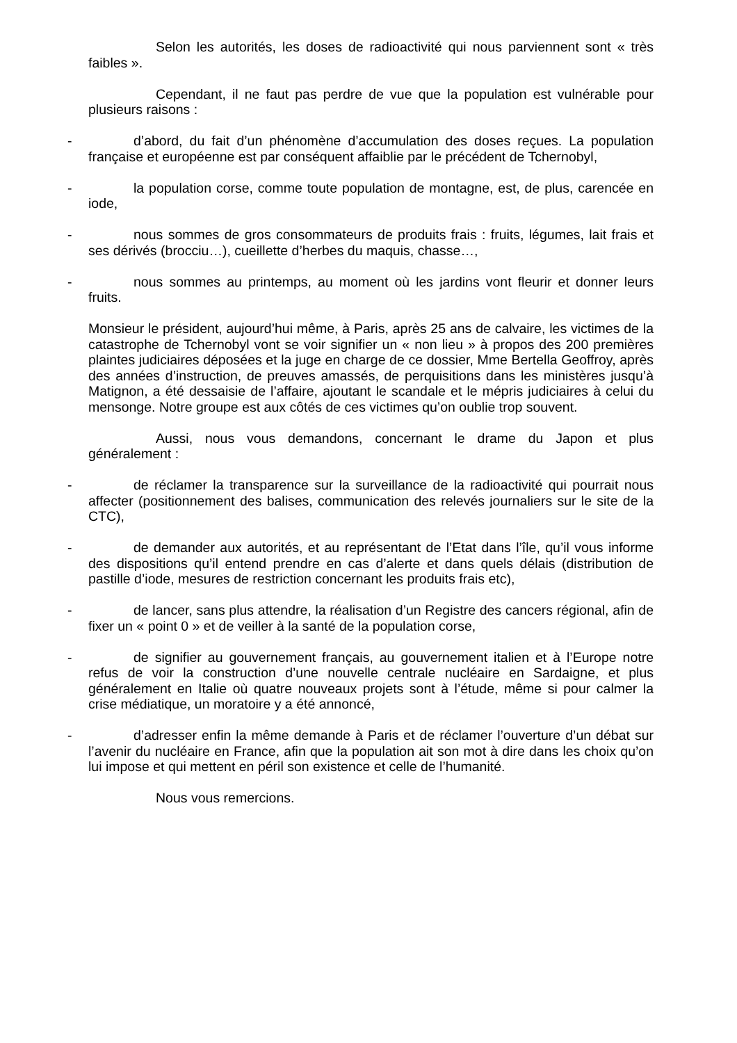Selon les autorités, les doses de radioactivité qui nous parviennent sont « très faibles ».
Cependant, il ne faut pas perdre de vue que la population est vulnérable pour plusieurs raisons :
- d’abord, du fait d’un phénomène d’accumulation des doses reçues. La population française et européenne est par conséquent affaiblie par le précédent de Tchernobyl,
- la population corse, comme toute population de montagne, est, de plus, carencée en iode,
- nous sommes de gros consommateurs de produits frais : fruits, légumes, lait frais et ses dérivés (brocciu…), cueillette d’herbes du maquis, chasse…,
- nous sommes au printemps, au moment où les jardins vont fleurir et donner leurs fruits.
Monsieur le président, aujourd’hui même, à Paris, après 25 ans de calvaire, les victimes de la catastrophe de Tchernobyl vont se voir signifier un « non lieu » à propos des 200 premières plaintes judiciaires déposées et la juge en charge de ce dossier, Mme Bertella Geoffroy, après des années d’instruction, de preuves amassés, de perquisitions dans les ministères jusqu’à Matignon, a été dessaisie de l’affaire, ajoutant le scandale et le mépris judiciaires à celui du mensonge. Notre groupe est aux côtés de ces victimes qu’on oublie trop souvent.
Aussi, nous vous demandons, concernant le drame du Japon et plus généralement :
- de réclamer la transparence sur la surveillance de la radioactivité qui pourrait nous affecter (positionnement des balises, communication des relevés journaliers sur le site de la CTC),
- de demander aux autorités, et au représentant de l’Etat dans l’île, qu’il vous informe des dispositions qu’il entend prendre en cas d’alerte et dans quels délais (distribution de pastille d’iode, mesures de restriction concernant les produits frais etc),
- de lancer, sans plus attendre, la réalisation d’un Registre des cancers régional, afin de fixer un « point 0 » et de veiller à la santé de la population corse,
- de signifier au gouvernement français, au gouvernement italien et à l’Europe notre refus de voir la construction d’une nouvelle centrale nucléaire en Sardaigne, et plus généralement en Italie où quatre nouveaux projets sont à l’étude, même si pour calmer la crise médiatique, un moratoire y a été annoncé,
- d’adresser enfin la même demande à Paris et de réclamer l’ouverture d’un débat sur l’avenir du nucléaire en France, afin que la population ait son mot à dire dans les choix qu’on lui impose et qui mettent en péril son existence et celle de l’humanité.
Nous vous remercions.